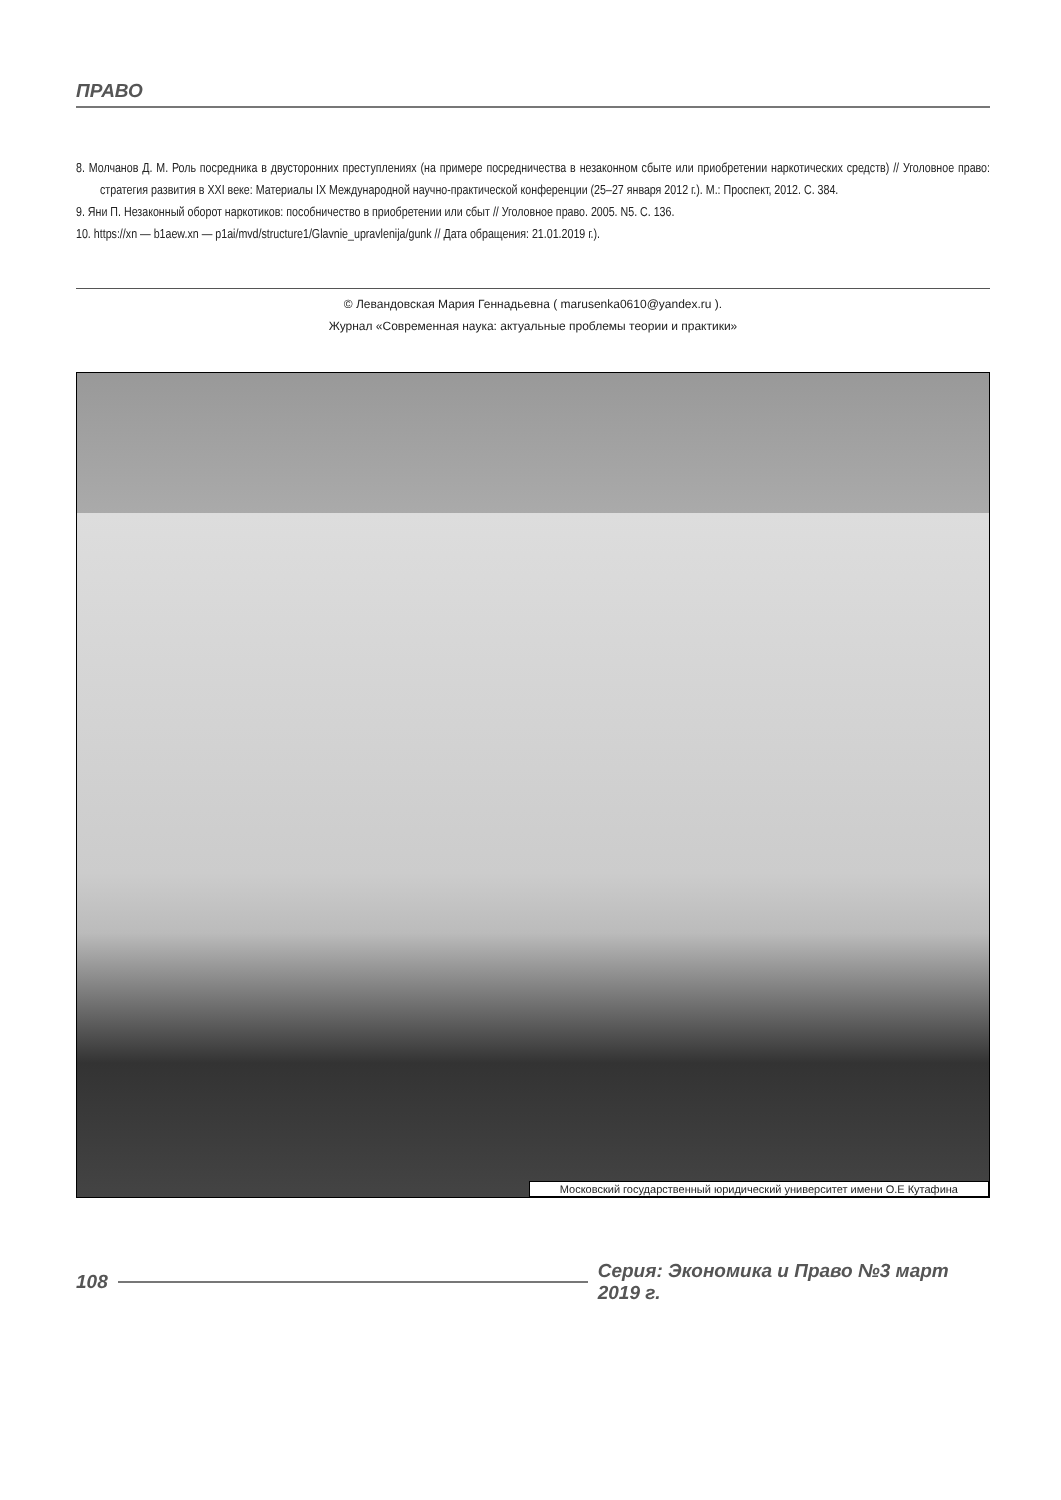ПРАВО
8. Молчанов Д. М. Роль посредника в двусторонних преступлениях (на примере посредничества в незаконном сбыте или приобретении наркотических средств) // Уголовное право: стратегия развития в XXI веке: Материалы IX Международной научно-практической конференции (25–27 января 2012 г.). М.: Проспект, 2012. С. 384.
9. Яни П. Незаконный оборот наркотиков: пособничество в приобретении или сбыт // Уголовное право. 2005. N5. С. 136.
10. https://xn — b1aew.xn — p1ai/mvd/structure1/Glavnie_upravlenija/gunk // Дата обращения: 21.01.2019 г.).
© Левандовская Мария Геннадьевна ( marusenka0610@yandex.ru ).
Журнал «Современная наука: актуальные проблемы теории и практики»
Московский государственный юридический университет имени О.Е Кутафина
108 Серия: Экономика и Право №3 март 2019 г.